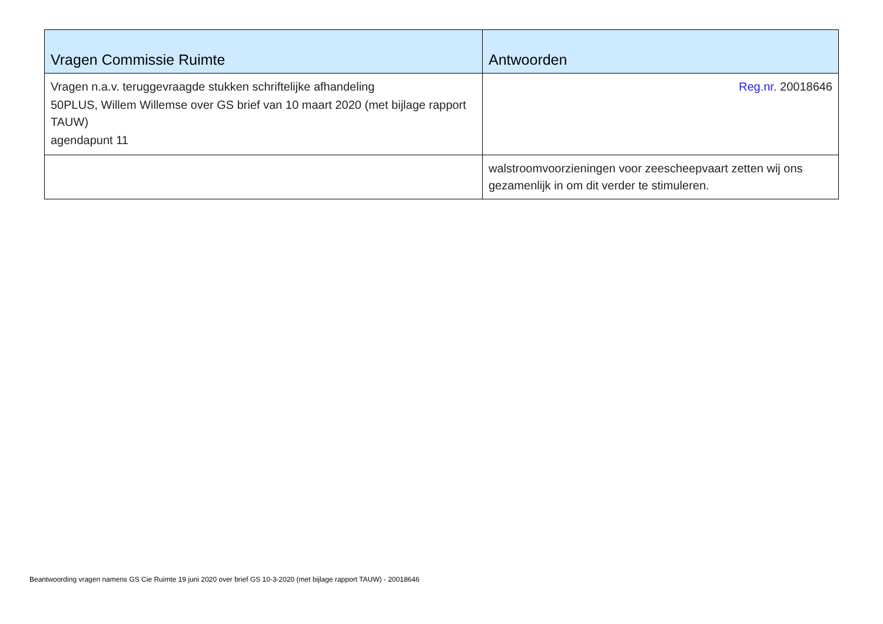| Vragen Commissie Ruimte | Antwoorden |
| --- | --- |
| Vragen n.a.v. teruggevraagde stukken schriftelijke afhandeling 50PLUS, Willem Willemse over GS brief van 10 maart 2020 (met bijlage rapport TAUW) agendapunt 11 | Reg.nr. 20018646 |
| | walstroomvoorzieningen voor zeescheepvaart zetten wij ons gezamenlijk in om dit verder te stimuleren. |
Beantwoording vragen namens GS Cie Ruimte 19 juni 2020 over brief GS 10-3-2020 (met bijlage rapport TAUW) - 20018646